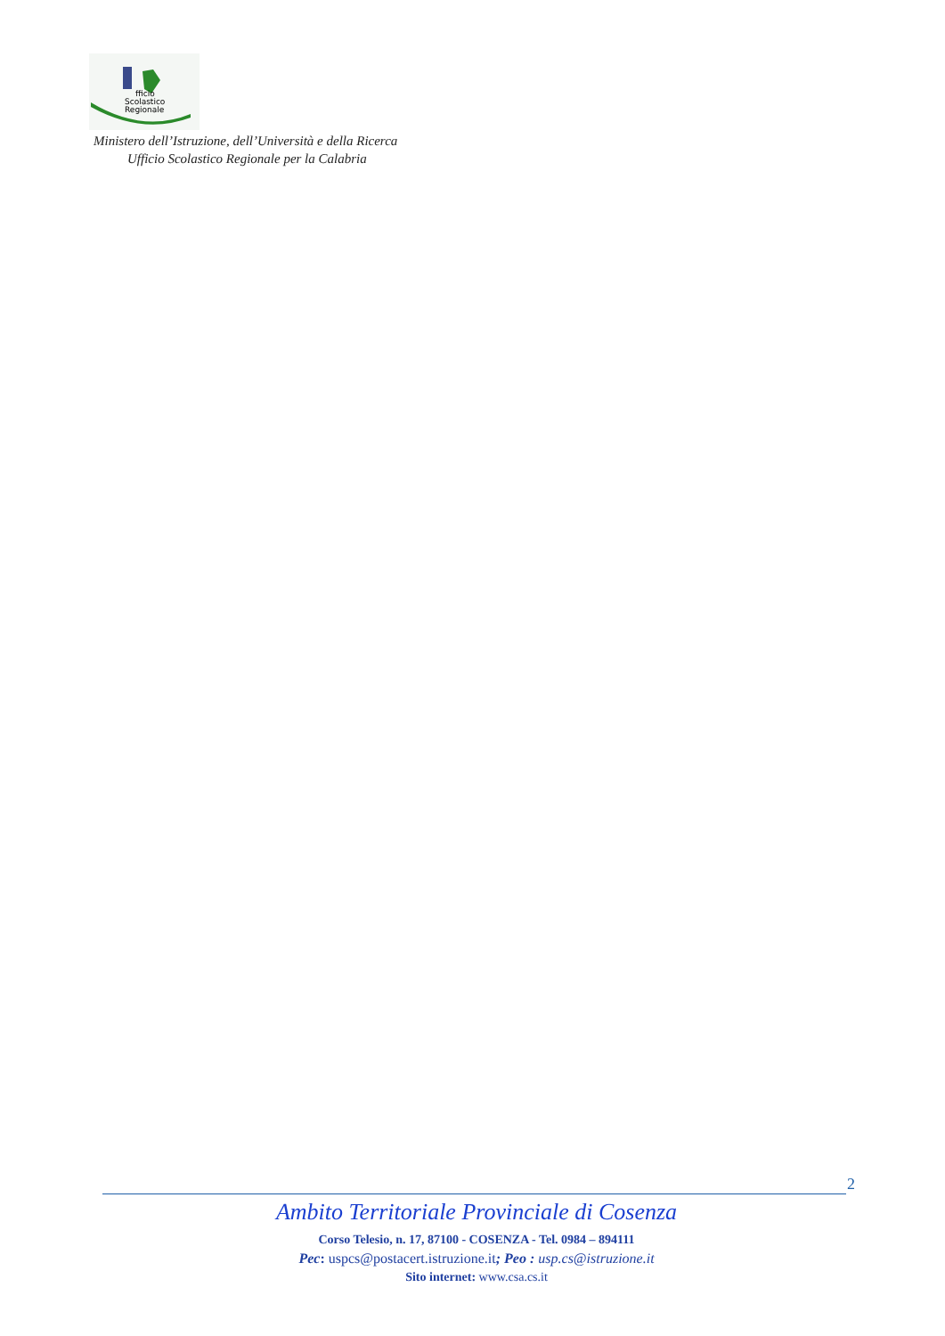fficio
Scolastico
Regionale
Ministero dell’Istruzione, dell’Università e della Ricerca
Ufficio Scolastico Regionale per la Calabria
2
Ambito Territoriale Provinciale di Cosenza
Corso Telesio, n. 17, 87100 - COSENZA - Tel. 0984 – 894111
Pec: uspcs@postacert.istruzione.it; Peo : usp.cs@istruzione.it
Sito internet: www.csa.cs.it